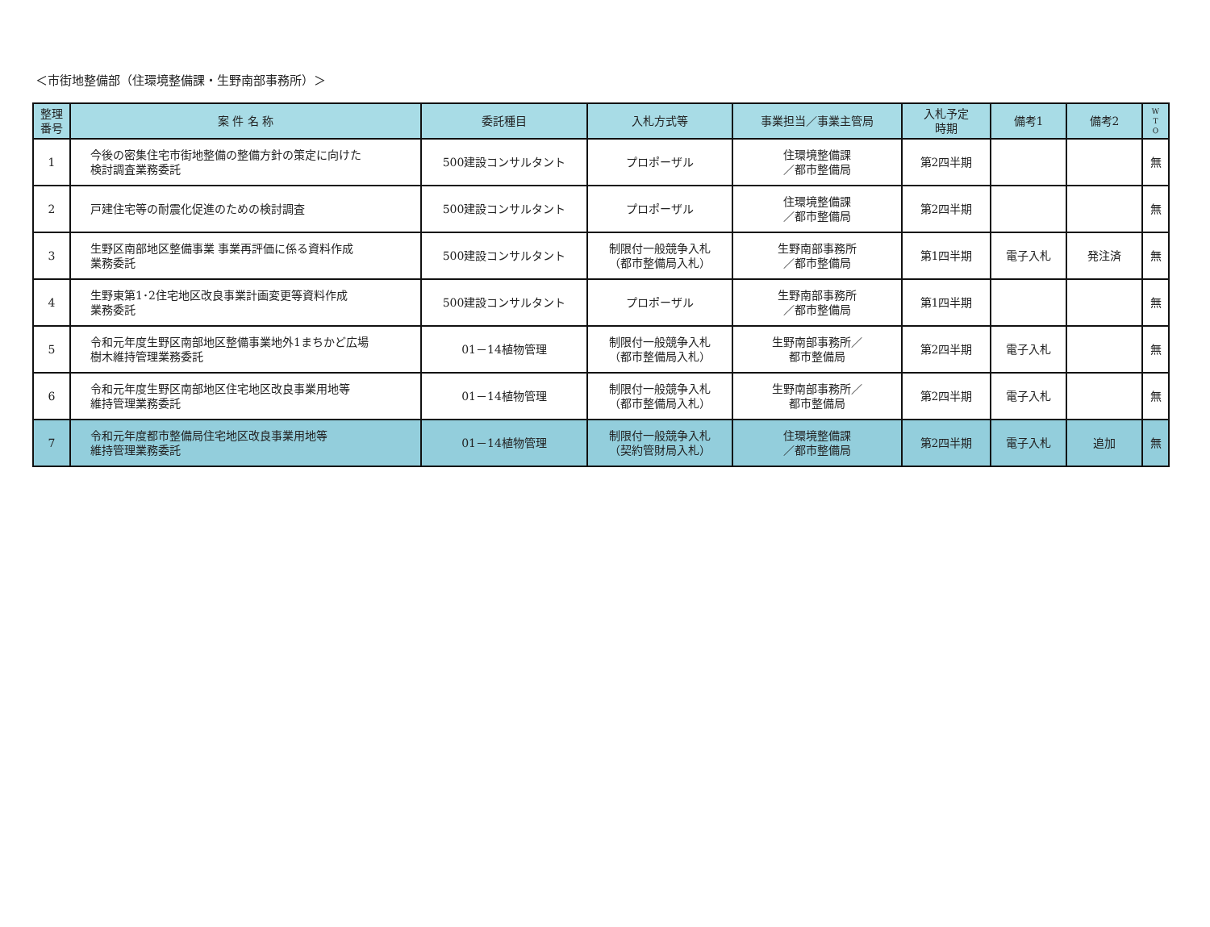＜市街地整備部（住環境整備課・生野南部事務所）＞
| 整理 番号 | 案 件 名 称 | 委託種目 | 入札方式等 | 事業担当／事業主管局 | 入札予定 時期 | 備考1 | 備考2 | W T O |
| --- | --- | --- | --- | --- | --- | --- | --- | --- |
| 1 | 今後の密集住宅市街地整備の整備方針の策定に向けた 検討調査業務委託 | 500建設コンサルタント | プロポーザル | 住環境整備課 ／都市整備局 | 第2四半期 | | | 無 |
| 2 | 戸建住宅等の耐震化促進のための検討調査 | 500建設コンサルタント | プロポーザル | 住環境整備課 ／都市整備局 | 第2四半期 | | | 無 |
| 3 | 生野区南部地区整備事業 事業再評価に係る資料作成 業務委託 | 500建設コンサルタント | 制限付一般競争入札 （都市整備局入札） | 生野南部事務所 ／都市整備局 | 第1四半期 | 電子入札 | 発注済 | 無 |
| 4 | 生野東第1･2住宅地区改良事業計画変更等資料作成 業務委託 | 500建設コンサルタント | プロポーザル | 生野南部事務所 ／都市整備局 | 第1四半期 | | | 無 |
| 5 | 令和元年度生野区南部地区整備事業地外1まちかど広場 樹木維持管理業務委託 | 01－14植物管理 | 制限付一般競争入札 （都市整備局入札） | 生野南部事務所／ 都市整備局 | 第2四半期 | 電子入札 | | 無 |
| 6 | 令和元年度生野区南部地区住宅地区改良事業用地等 維持管理業務委託 | 01－14植物管理 | 制限付一般競争入札 （都市整備局入札） | 生野南部事務所／ 都市整備局 | 第2四半期 | 電子入札 | | 無 |
| 7 | 令和元年度都市整備局住宅地区改良事業用地等 維持管理業務委託 | 01－14植物管理 | 制限付一般競争入札 （契約管財局入札） | 住環境整備課 ／都市整備局 | 第2四半期 | 電子入札 | 追加 | 無 |